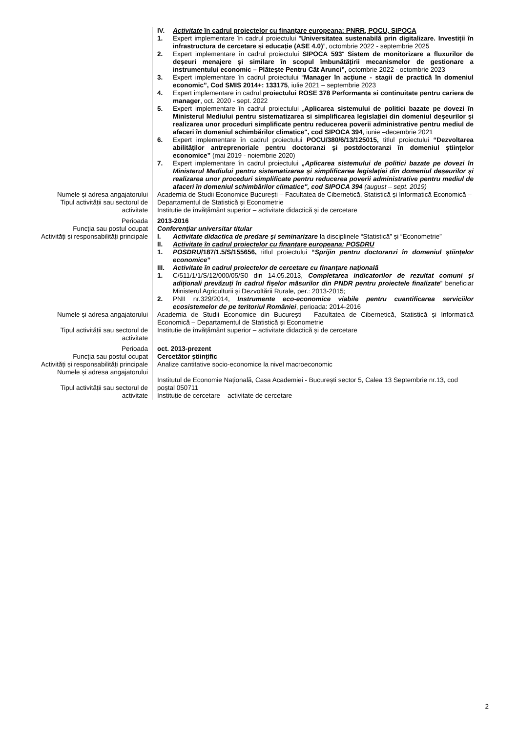IV. Activitate în cadrul proiectelor cu finanțare europeana: PNRR, POCU, SIPOCA
1. Expert implementare în cadrul proiectului “Universitatea sustenabilă prin digitalizare. Investiții în infrastructura de cercetare și educație (ASE 4.0)”, octombrie 2022 - septembrie 2025
2. Expert implementare în cadrul proiectului SIPOCA 593“ Sistem de monitorizare a fluxurilor de deșeuri menajere și similare în scopul îmbunătățirii mecanismelor de gestionare a instrumentului economic – Plătește Pentru Cât Arunci”, octombrie 2022 - octombrie 2023
3. Expert implementare în cadrul proiectului “Manager în acţiune - stagii de practică în domeniul economic”, Cod SMIS 2014+: 133175, iulie 2021 – septembrie 2023
4. Expert implementare in cadrul proiectului ROSE 378 Performanta si continuitate pentru cariera de manager, oct. 2020 - sept. 2022
5. Expert implementare în cadrul proiectului „Aplicarea sistemului de politici bazate pe dovezi în Ministerul Mediului pentru sistematizarea si simplificarea legislației din domeniul deșeurilor și realizarea unor proceduri simplificate pentru reducerea poverii administrative pentru mediul de afaceri în domeniul schimbărilor climatice", cod SIPOCA 394, iunie –decembrie 2021
6. Expert implementare în cadrul proiectului POCU/380/6/13/125015, titlul proiectului “Dezvoltarea abilităților antreprenoriale pentru doctoranzi și postdoctoranzi în domeniul științelor economice” (mai 2019 - noiembrie 2020)
7. Expert implementare în cadrul proiectului „Aplicarea sistemului de politici bazate pe dovezi în Ministerul Mediului pentru sistematizarea și simplificarea legislației din domeniul deșeurilor și realizarea unor proceduri simplificate pentru reducerea poverii administrative pentru mediul de afaceri în domeniul schimbărilor climatice", cod SIPOCA 394 (august – sept. 2019)
Numele și adresa angajatorului
Tipul activității sau sectorul de activitate
Academia de Studii Economice București – Facultatea de Cibernetică, Statistică și Informatică Economică – Departamentul de Statistică și Econometrie
Instituție de învățământ superior – activitate didactică și de cercetare
Perioada
Funcția sau postul ocupat
Activități și responsabilități principale
2013-2016
Conferențiar universitar titular
I. Activitate didactica de predare și seminarizare la disciplinele “Statistică” și “Econometrie”
II. Activitate în cadrul proiectelor cu finanțare europeana: POSDRU
1. POSDRU/187/1.5/S/155656, titlul proiectului “Sprijin pentru doctoranzi în domeniul științelor economice”
III. Activitate în cadrul proiectelor de cercetare cu finanțare națională
1. C/511/1/1/S/12/000/05/S0 din 14.05.2013, Completarea indicatorilor de rezultat comuni și adiționali prevăzuți în cadrul fișelor măsurilor din PNDR pentru proiectele finalizate” beneficiar Ministerul Agriculturii și Dezvoltării Rurale, per.: 2013-2015;
2. PNII nr.329/2014, Instrumente eco-economice viabile pentru cuantificarea serviciilor ecosistemelor de pe teritoriul României, perioada: 2014-2016
Numele și adresa angajatorului
Tipul activității sau sectorul de activitate
Academia de Studii Economice din București – Facultatea de Cibernetică, Statistică și Informatică Economică – Departamentul de Statistică și Econometrie
Instituție de învățământ superior – activitate didactică și de cercetare
Perioada
Funcția sau postul ocupat
Activități și responsabilități principale
Numele și adresa angajatorului
Tipul activității sau sectorul de activitate
oct. 2013-prezent
Cercetător științific
Analize cantitative socio-economice la nivel macroeconomic
Institutul de Economie Națională, Casa Academiei - București sector 5, Calea 13 Septembrie nr.13, cod poștal 050711
Instituție de cercetare – activitate de cercetare
2